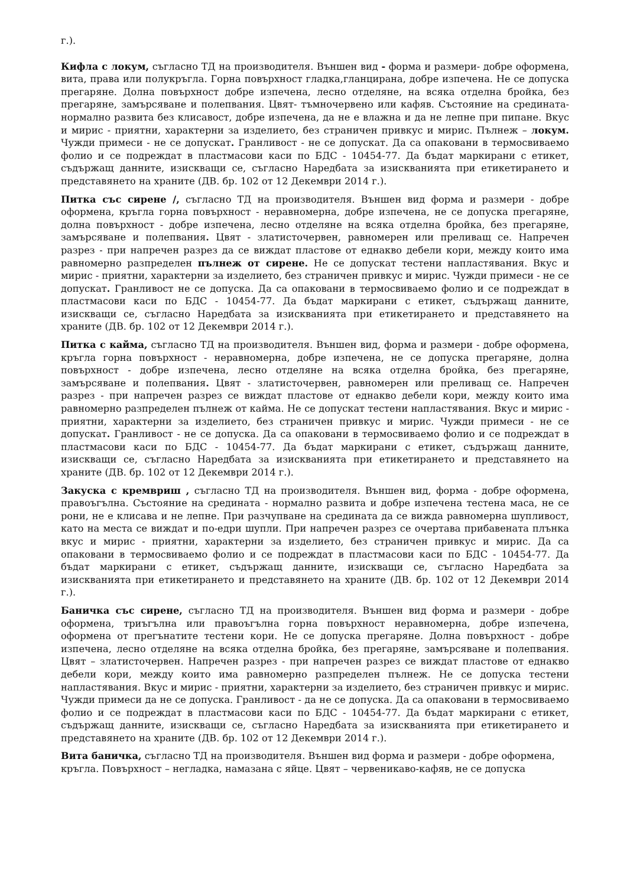г.).
Кифла с локум, съгласно ТД на производителя. Външен вид - форма и размери- добре оформена, вита, права или полукръгла. Горна повърхност гладка,гланцирана, добре изпечена. Не се допуска прегаряне. Долна повърхност добре изпечена, лесно отделяне, на всяка отделна бройка, без прегаряне, замърсяване и полепвания. Цвят- тъмночервено или кафяв. Състояние на средината- нормално развита без клисавост, добре изпечена, да не е влажна и да не лепне при пипане. Вкус и мирис - приятни, характерни за изделието, без страничен привкус и мирис. Пълнеж – локум. Чужди примеси - не се допускат. Гранливост - не се допускат. Да са опаковани в термосвиваемо фолио и се подреждат в пластмасови каси по БДС - 10454-77. Да бъдат маркирани с етикет, съдържащ данните, изискващи се, съгласно Наредбата за изискванията при етикетирането и представянето на храните (ДВ. бр. 102 от 12 Декември 2014 г.).
Питка със сирене /, съгласно ТД на производителя. Външен вид форма и размери - добре оформена, кръгла горна повърхност - неравномерна, добре изпечена, не се допуска прегаряне, долна повърхност - добре изпечена, лесно отделяне на всяка отделна бройка, без прегаряне, замърсяване и полепвания. Цвят - златисточервен, равномерен или преливащ се. Напречен разрез - при напречен разрез да се виждат пластове от еднакво дебели кори, между които има равномерно разпределен пълнеж от сирене. Не се допускат тестени напластявания. Вкус и мирис - приятни, характерни за изделието, без страничен привкус и мирис. Чужди примеси - не се допускат. Гранливост не се допуска. Да са опаковани в термосвиваемо фолио и се подреждат в пластмасови каси по БДС - 10454-77. Да бъдат маркирани с етикет, съдържащ данните, изискващи се, съгласно Наредбата за изискванията при етикетирането и представянето на храните (ДВ. бр. 102 от 12 Декември 2014 г.).
Питка с кайма, съгласно ТД на производителя. Външен вид, форма и размери - добре оформена, кръгла горна повърхност - неравномерна, добре изпечена, не се допуска прегаряне, долна повърхност - добре изпечена, лесно отделяне на всяка отделна бройка, без прегаряне, замърсяване и полепвания. Цвят - златисточервен, равномерен или преливащ се. Напречен разрез - при напречен разрез се виждат пластове от еднакво дебели кори, между които има равномерно разпределен пълнеж от кайма. Не се допускат тестени напластявания. Вкус и мирис - приятни, характерни за изделието, без страничен привкус и мирис. Чужди примеси - не се допускат. Гранливост - не се допуска. Да са опаковани в термосвиваемо фолио и се подреждат в пластмасови каси по БДС - 10454-77. Да бъдат маркирани с етикет, съдържащ данните, изискващи се, съгласно Наредбата за изискванията при етикетирането и представянето на храните (ДВ. бр. 102 от 12 Декември 2014 г.).
Закуска с кремвриш , съгласно ТД на производителя. Външен вид, форма - добре оформена, правоъгълна. Състояние на средината - нормално развита и добре изпечена тестена маса, не се рони, не е клисава и не лепне. При разчупване на средината да се вижда равномерна шупливост, като на места се виждат и по-едри шупли. При напречен разрез се очертава прибавената плънка вкус и мирис - приятни, характерни за изделието, без страничен привкус и мирис. Да са опаковани в термосвиваемо фолио и се подреждат в пластмасови каси по БДС - 10454-77. Да бъдат маркирани с етикет, съдържащ данните, изискващи се, съгласно Наредбата за изискванията при етикетирането и представянето на храните (ДВ. бр. 102 от 12 Декември 2014 г.).
Баничка със сирене, съгласно ТД на производителя. Външен вид форма и размери - добре оформена, триъгълна или правоъгълна горна повърхност неравномерна, добре изпечена, оформена от прегънатите тестени кори. Не се допуска прегаряне. Долна повърхност - добре изпечена, лесно отделяне на всяка отделна бройка, без прегаряне, замърсяване и полепвания. Цвят – златисточервен. Напречен разрез - при напречен разрез се виждат пластове от еднакво дебели кори, между които има равномерно разпределен пълнеж. Не се допуска тестени напластявания. Вкус и мирис - приятни, характерни за изделието, без страничен привкус и мирис. Чужди примеси да не се допуска. Гранливост - да не се допуска. Да са опаковани в термосвиваемо фолио и се подреждат в пластмасови каси по БДС - 10454-77. Да бъдат маркирани с етикет, съдържащ данните, изискващи се, съгласно Наредбата за изискванията при етикетирането и представянето на храните (ДВ. бр. 102 от 12 Декември 2014 г.).
Вита баничка, съгласно ТД на производителя. Външен вид форма и размери - добре оформена,
кръгла. Повърхност – негладка, намазана с яйце. Цвят – червеникаво-кафяв, не се допуска